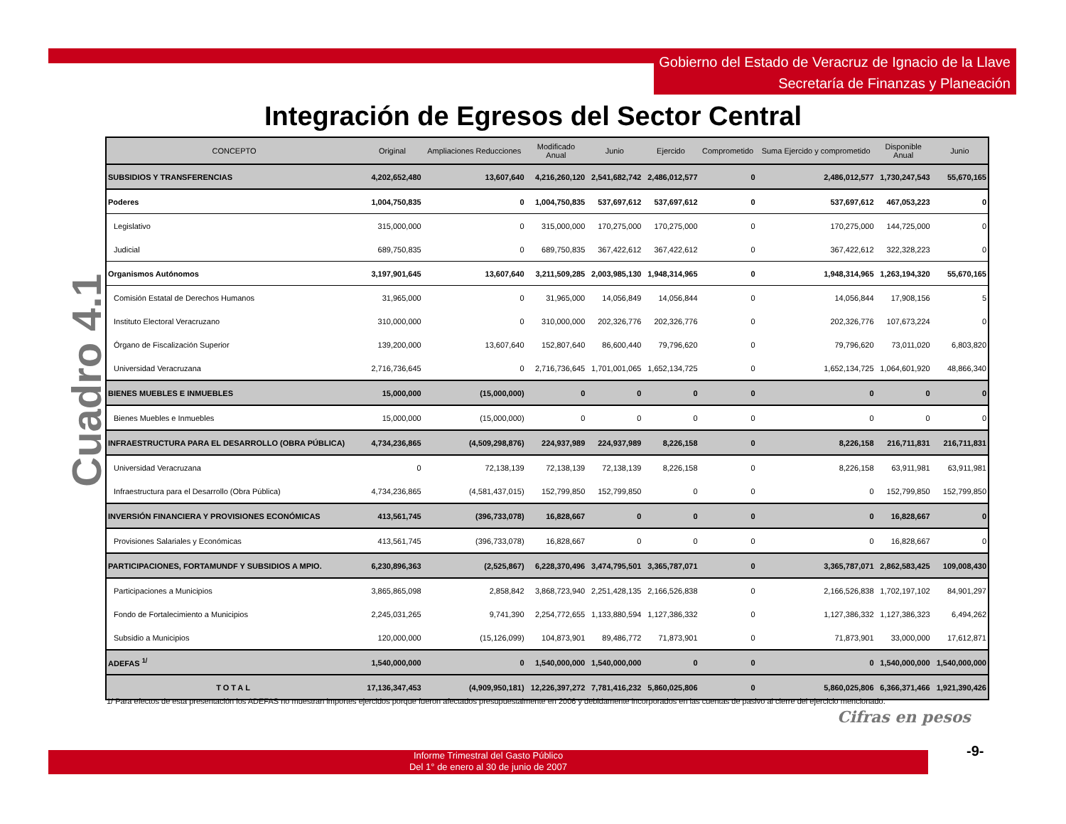Gobierno del Estado de Veracruz de Ignacio de la Llave
Secretaría de Finanzas y Planeación
Integración de Egresos del Sector Central
Cuadro 4.1
| CONCEPTO | Original | Ampliaciones Reducciones | Modificado Anual | Junio | Ejercido | Comprometido | Suma Ejercido y comprometido | Disponible Anual | Junio |
| --- | --- | --- | --- | --- | --- | --- | --- | --- | --- |
| SUBSIDIOS Y TRANSFERENCIAS | 4,202,652,480 | 13,607,640 | 4,216,260,120 | 2,541,682,742 | 2,486,012,577 | 0 | 2,486,012,577 | 1,730,247,543 | 55,670,165 |
| Poderes | 1,004,750,835 | 0 | 1,004,750,835 | 537,697,612 | 537,697,612 | 0 | 537,697,612 | 467,053,223 | 0 |
| Legislativo | 315,000,000 | 0 | 315,000,000 | 170,275,000 | 170,275,000 | 0 | 170,275,000 | 144,725,000 | 0 |
| Judicial | 689,750,835 | 0 | 689,750,835 | 367,422,612 | 367,422,612 | 0 | 367,422,612 | 322,328,223 | 0 |
| Organismos Autónomos | 3,197,901,645 | 13,607,640 | 3,211,509,285 | 2,003,985,130 | 1,948,314,965 | 0 | 1,948,314,965 | 1,263,194,320 | 55,670,165 |
| Comisión Estatal de Derechos Humanos | 31,965,000 | 0 | 31,965,000 | 14,056,849 | 14,056,844 | 0 | 14,056,844 | 17,908,156 | 5 |
| Instituto Electoral Veracruzano | 310,000,000 | 0 | 310,000,000 | 202,326,776 | 202,326,776 | 0 | 202,326,776 | 107,673,224 | 0 |
| Órgano de Fiscalización Superior | 139,200,000 | 13,607,640 | 152,807,640 | 86,600,440 | 79,796,620 | 0 | 79,796,620 | 73,011,020 | 6,803,820 |
| Universidad Veracruzana | 2,716,736,645 | 0 | 2,716,736,645 | 1,701,001,065 | 1,652,134,725 | 0 | 1,652,134,725 | 1,064,601,920 | 48,866,340 |
| BIENES MUEBLES E INMUEBLES | 15,000,000 | (15,000,000) | 0 | 0 | 0 | 0 | 0 | 0 | 0 |
| Bienes Muebles e Inmuebles | 15,000,000 | (15,000,000) | 0 | 0 | 0 | 0 | 0 | 0 | 0 |
| INFRAESTRUCTURA PARA EL DESARROLLO (OBRA PÚBLICA) | 4,734,236,865 | (4,509,298,876) | 224,937,989 | 224,937,989 | 8,226,158 | 0 | 8,226,158 | 216,711,831 | 216,711,831 |
| Universidad Veracruzana | 0 | 72,138,139 | 72,138,139 | 72,138,139 | 8,226,158 | 0 | 8,226,158 | 63,911,981 | 63,911,981 |
| Infraestructura para el Desarrollo (Obra Pública) | 4,734,236,865 | (4,581,437,015) | 152,799,850 | 152,799,850 | 0 | 0 | 0 | 152,799,850 | 152,799,850 |
| INVERSIÓN FINANCIERA Y PROVISIONES ECONÓMICAS | 413,561,745 | (396,733,078) | 16,828,667 | 0 | 0 | 0 | 0 | 16,828,667 | 0 |
| Provisiones Salariales y Económicas | 413,561,745 | (396,733,078) | 16,828,667 | 0 | 0 | 0 | 0 | 16,828,667 | 0 |
| PARTICIPACIONES, FORTAMUNDF Y SUBSIDIOS A MPIO. | 6,230,896,363 | (2,525,867) | 6,228,370,496 | 3,474,795,501 | 3,365,787,071 | 0 | 3,365,787,071 | 2,862,583,425 | 109,008,430 |
| Participaciones a Municipios | 3,865,865,098 | 2,858,842 | 3,868,723,940 | 2,251,428,135 | 2,166,526,838 | 0 | 2,166,526,838 | 1,702,197,102 | 84,901,297 |
| Fondo de Fortalecimiento a Municipios | 2,245,031,265 | 9,741,390 | 2,254,772,655 | 1,133,880,594 | 1,127,386,332 | 0 | 1,127,386,332 | 1,127,386,323 | 6,494,262 |
| Subsidio a Municipios | 120,000,000 | (15,126,099) | 104,873,901 | 89,486,772 | 71,873,901 | 0 | 71,873,901 | 33,000,000 | 17,612,871 |
| ADEFAS <sup>1/</sup> | 1,540,000,000 | 0 | 1,540,000,000 | 1,540,000,000 | 0 | 0 | 0 | 1,540,000,000 | 1,540,000,000 |
| TOTAL | 17,136,347,453 | (4,909,950,181) | 12,226,397,272 | 7,781,416,232 | 5,860,025,806 | 0 | 5,860,025,806 | 6,366,371,466 | 1,921,390,426 |
1/ Para efectos de esta presentación los ADEFAS no muestran importes ejercidos porque fueron afectados presupuestalmente en 2006 y debidamente incorporados en las cuentas de pasivo al cierre del ejercicio mencionado.
Cifras en pesos
-9-
Informe Trimestral del Gasto Público
Del 1° de enero al 30 de junio de 2007